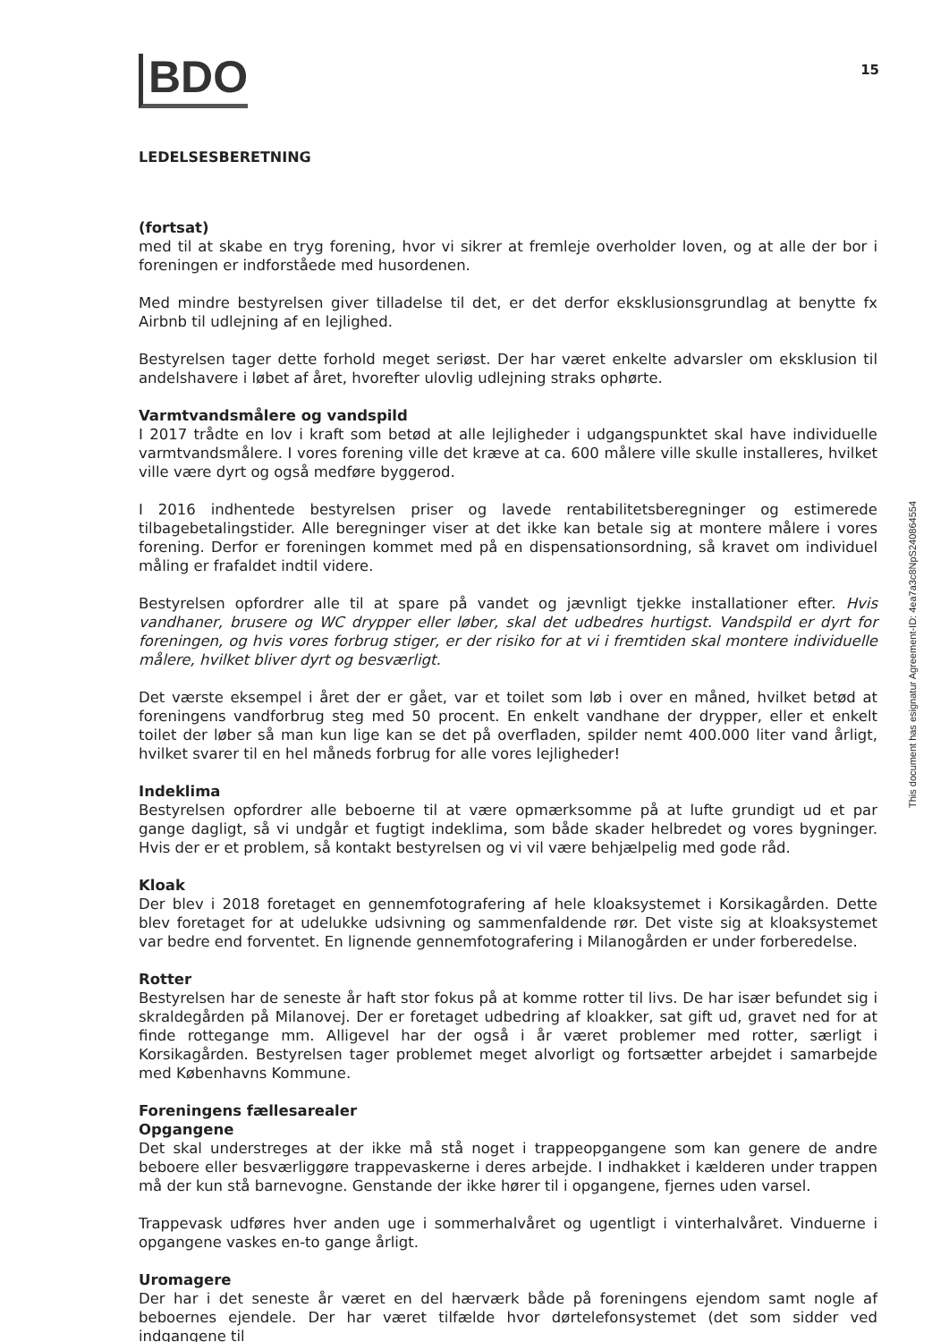BDO
15
LEDELSESBERETNING
(fortsat)
med til at skabe en tryg forening, hvor vi sikrer at fremleje overholder loven, og at alle der bor i foreningen er indforståede med husordenen.
Med mindre bestyrelsen giver tilladelse til det, er det derfor eksklusionsgrundlag at benytte fx Airbnb til udlejning af en lejlighed.
Bestyrelsen tager dette forhold meget seriøst. Der har været enkelte advarsler om eksklusion til andelshavere i løbet af året, hvorefter ulovlig udlejning straks ophørte.
Varmtvandsmålere og vandspild
I 2017 trådte en lov i kraft som betød at alle lejligheder i udgangspunktet skal have individuelle varmtvandsmålere. I vores forening ville det kræve at ca. 600 målere ville skulle installeres, hvilket ville være dyrt og også medføre byggerod.
I 2016 indhentede bestyrelsen priser og lavede rentabilitetsberegninger og estimerede tilbagebetalingstider. Alle beregninger viser at det ikke kan betale sig at montere målere i vores forening. Derfor er foreningen kommet med på en dispensationsordning, så kravet om individuel måling er frafaldet indtil videre.
Bestyrelsen opfordrer alle til at spare på vandet og jævnligt tjekke installationer efter. Hvis vandhaner, brusere og WC drypper eller løber, skal det udbedres hurtigst. Vandspild er dyrt for foreningen, og hvis vores forbrug stiger, er der risiko for at vi i fremtiden skal montere individuelle målere, hvilket bliver dyrt og besværligt.
Det værste eksempel i året der er gået, var et toilet som løb i over en måned, hvilket betød at foreningens vandforbrug steg med 50 procent. En enkelt vandhane der drypper, eller et enkelt toilet der løber så man kun lige kan se det på overfladen, spilder nemt 400.000 liter vand årligt, hvilket svarer til en hel måneds forbrug for alle vores lejligheder!
Indeklima
Bestyrelsen opfordrer alle beboerne til at være opmærksomme på at lufte grundigt ud et par gange dagligt, så vi undgår et fugtigt indeklima, som både skader helbredet og vores bygninger. Hvis der er et problem, så kontakt bestyrelsen og vi vil være behjælpelig med gode råd.
Kloak
Der blev i 2018 foretaget en gennemfotografering af hele kloaksystemet i Korsikagården. Dette blev foretaget for at udelukke udsivning og sammenfaldende rør. Det viste sig at kloaksystemet var bedre end forventet. En lignende gennemfotografering i Milanogården er under forberedelse.
Rotter
Bestyrelsen har de seneste år haft stor fokus på at komme rotter til livs. De har især befundet sig i skraldegården på Milanovej. Der er foretaget udbedring af kloakker, sat gift ud, gravet ned for at finde rottegange mm. Alligevel har der også i år været problemer med rotter, særligt i Korsikagården. Bestyrelsen tager problemet meget alvorligt og fortsætter arbejdet i samarbejde med Københavns Kommune.
Foreningens fællesarealer
Opgangene
Det skal understreges at der ikke må stå noget i trappeopgangene som kan genere de andre beboere eller besværliggøre trappevaskerne i deres arbejde. I indhakket i kælderen under trappen må der kun stå barnevogne. Genstande der ikke hører til i opgangene, fjernes uden varsel.
Trappevask udføres hver anden uge i sommerhalvåret og ugentligt i vinterhalvåret. Vinduerne i opgangene vaskes en-to gange årligt.
Uromagere
Der har i det seneste år været en del hærværk både på foreningens ejendom samt nogle af beboernes ejendele. Der har været tilfælde hvor dørtelefonsystemet (det som sidder ved indgangene til
This document has esignatur Agreement-ID: 4ea7a3c8NpS240864554